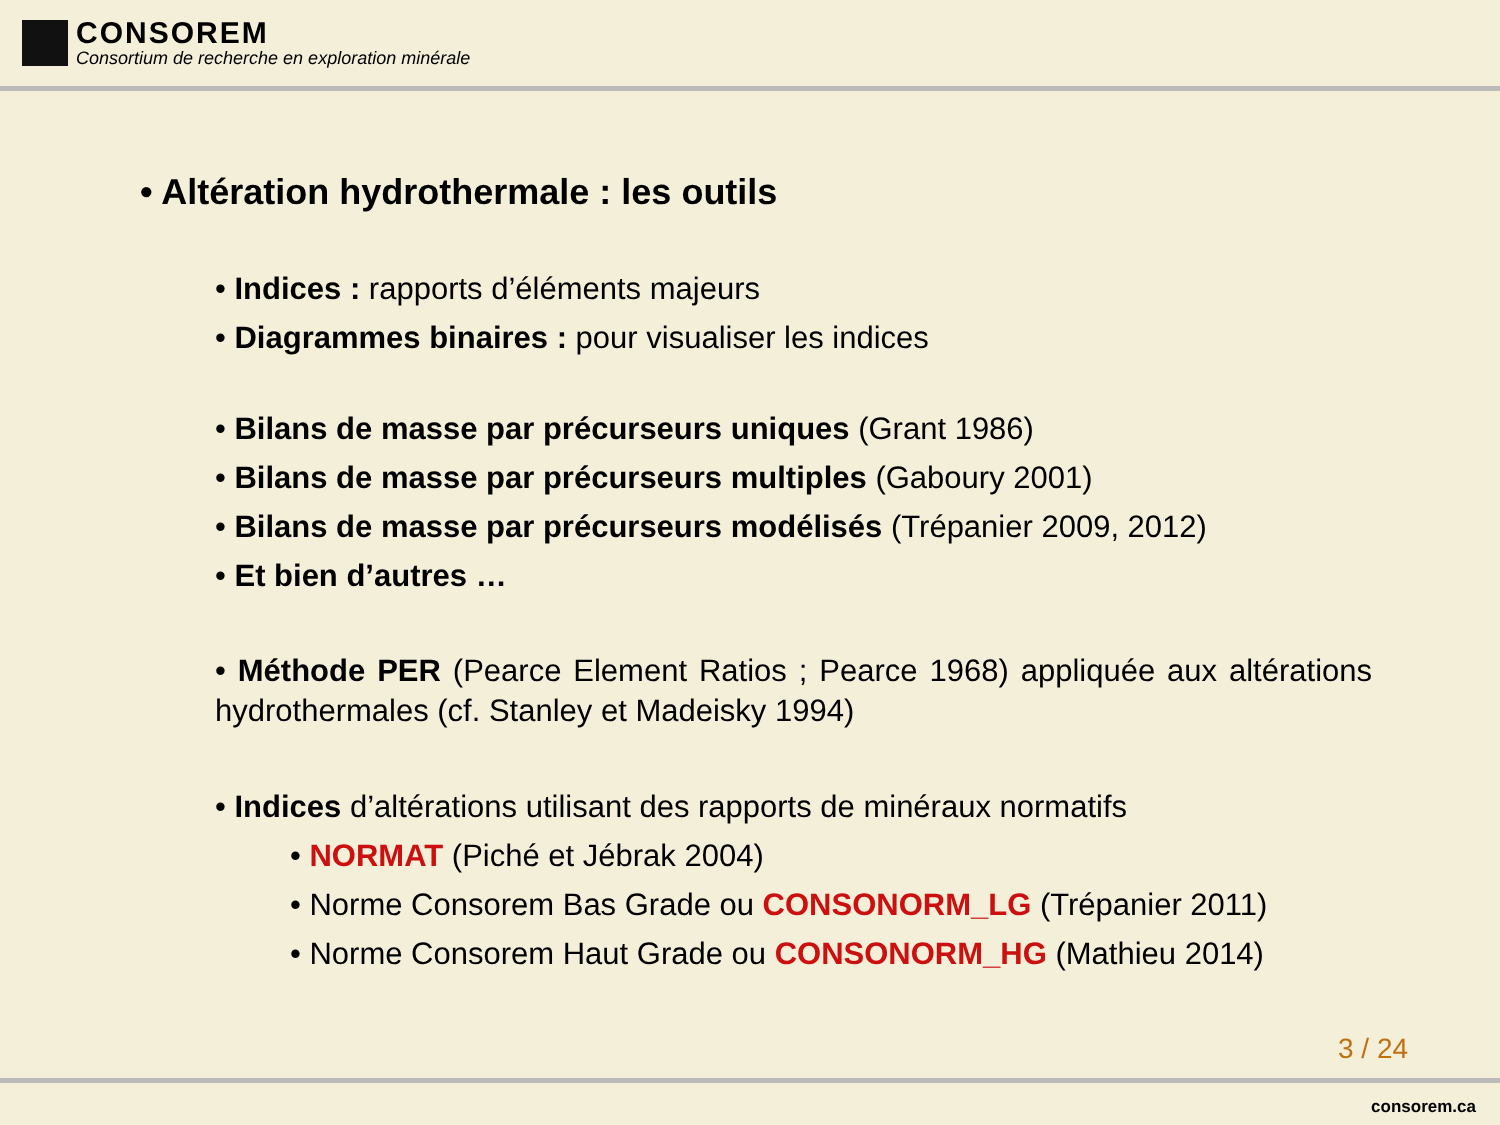CONSOREM
Consortium de recherche en exploration minérale
• Altération hydrothermale : les outils
• Indices : rapports d’éléments majeurs
• Diagrammes binaires : pour visualiser les indices
• Bilans de masse par précurseurs uniques (Grant 1986)
• Bilans de masse par précurseurs multiples (Gaboury 2001)
• Bilans de masse par précurseurs modélisés (Trépanier 2009, 2012)
• Et bien d’autres …
• Méthode PER (Pearce Element Ratios ; Pearce 1968) appliquée aux altérations hydrothermales (cf. Stanley et Madeisky 1994)
• Indices d’altérations utilisant des rapports de minéraux normatifs
• NORMAT (Piché et Jébrak 2004)
• Norme Consorem Bas Grade ou CONSONORM_LG (Trépanier 2011)
• Norme Consorem Haut Grade ou CONSONORM_HG (Mathieu 2014)
3 / 24
consorem.ca